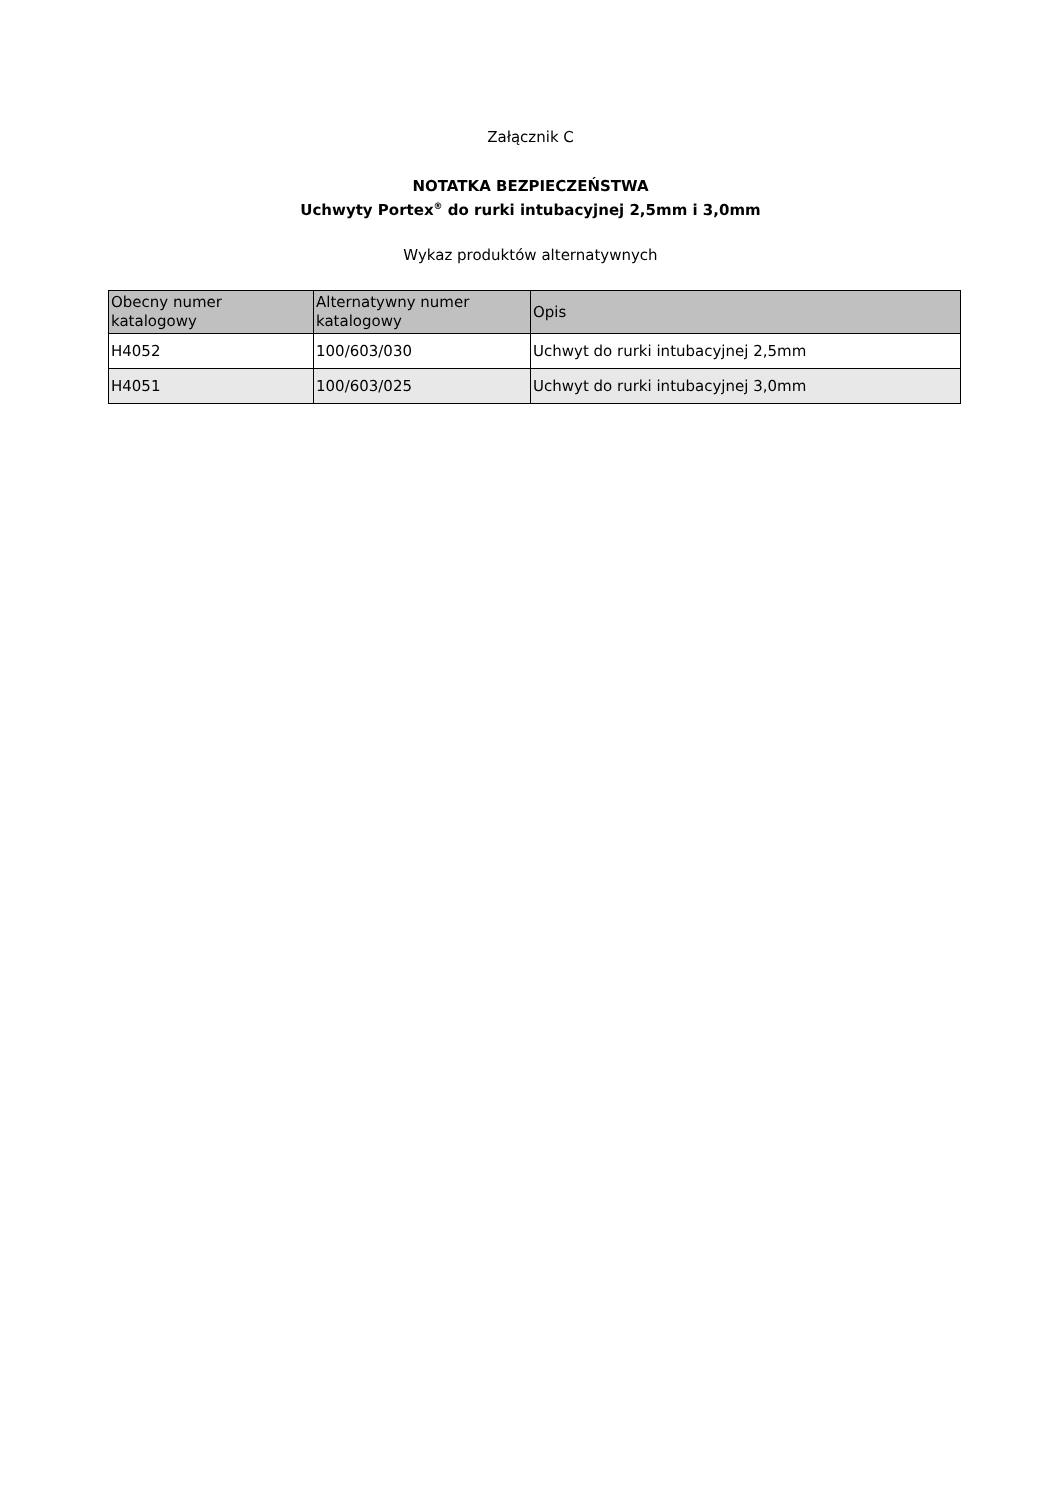Załącznik C
NOTATKA BEZPIECZEŃSTWA
Uchwyty Portex<sup>®</sup> do rurki intubacyjnej 2,5mm i 3,0mm
Wykaz produktów alternatywnych
| Obecny numer katalogowy | Alternatywny numer katalogowy | Opis |
| --- | --- | --- |
| H4052 | 100/603/030 | Uchwyt do rurki intubacyjnej 2,5mm |
| H4051 | 100/603/025 | Uchwyt do rurki intubacyjnej 3,0mm |